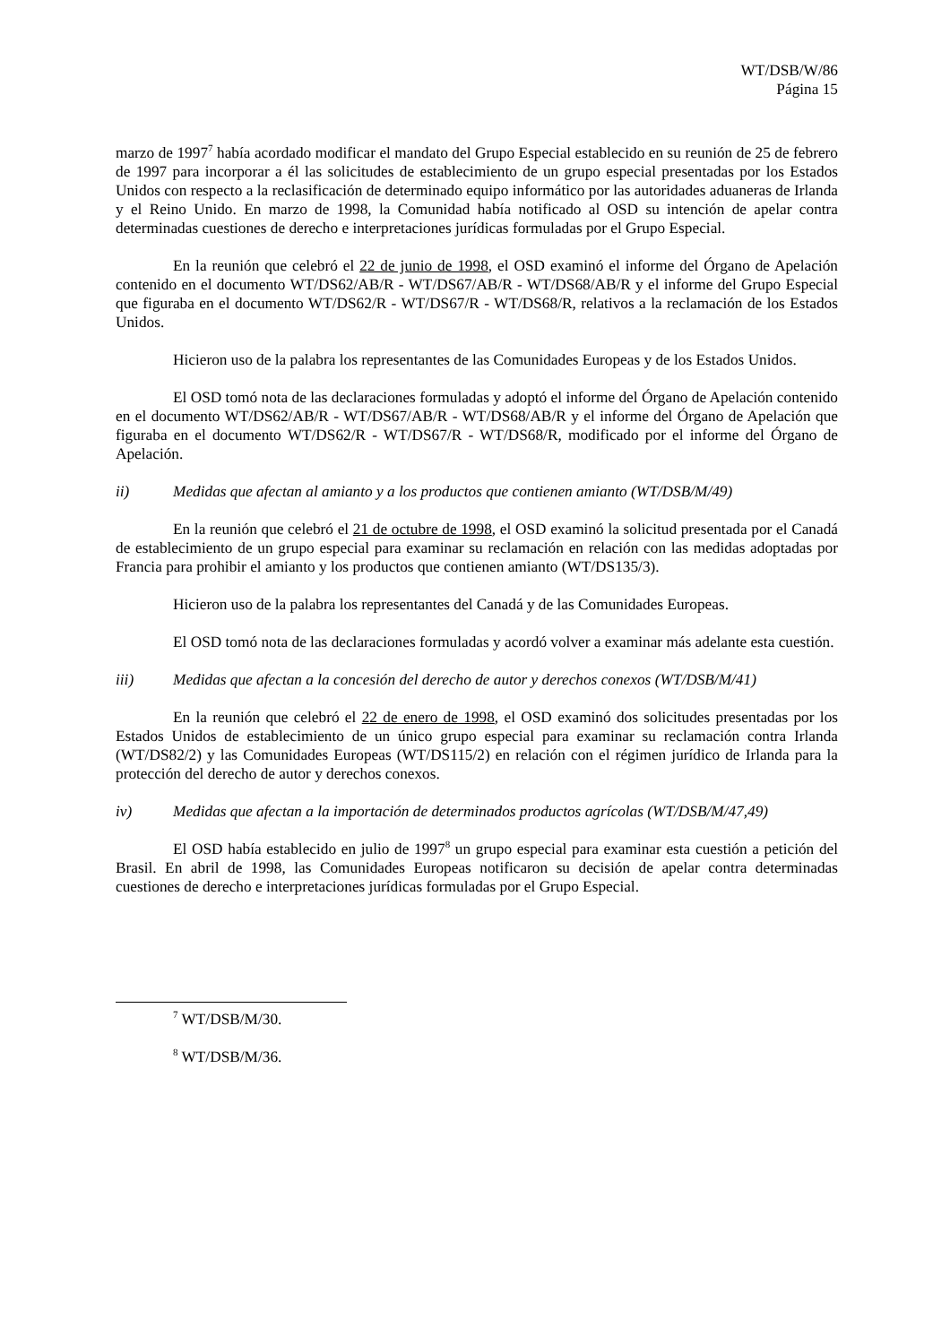WT/DSB/W/86
Página 15
marzo de 1997<sup>7</sup> había acordado modificar el mandato del Grupo Especial establecido en su reunión de 25 de febrero de 1997 para incorporar a él las solicitudes de establecimiento de un grupo especial presentadas por los Estados Unidos con respecto a la reclasificación de determinado equipo informático por las autoridades aduaneras de Irlanda y el Reino Unido. En marzo de 1998, la Comunidad había notificado al OSD su intención de apelar contra determinadas cuestiones de derecho e interpretaciones jurídicas formuladas por el Grupo Especial.
En la reunión que celebró el 22 de junio de 1998, el OSD examinó el informe del Órgano de Apelación contenido en el documento WT/DS62/AB/R - WT/DS67/AB/R - WT/DS68/AB/R y el informe del Grupo Especial que figuraba en el documento WT/DS62/R - WT/DS67/R - WT/DS68/R, relativos a la reclamación de los Estados Unidos.
Hicieron uso de la palabra los representantes de las Comunidades Europeas y de los Estados Unidos.
El OSD tomó nota de las declaraciones formuladas y adoptó el informe del Órgano de Apelación contenido en el documento WT/DS62/AB/R - WT/DS67/AB/R - WT/DS68/AB/R y el informe del Órgano de Apelación que figuraba en el documento WT/DS62/R - WT/DS67/R - WT/DS68/R, modificado por el informe del Órgano de Apelación.
ii) Medidas que afectan al amianto y a los productos que contienen amianto (WT/DSB/M/49)
En la reunión que celebró el 21 de octubre de 1998, el OSD examinó la solicitud presentada por el Canadá de establecimiento de un grupo especial para examinar su reclamación en relación con las medidas adoptadas por Francia para prohibir el amianto y los productos que contienen amianto (WT/DS135/3).
Hicieron uso de la palabra los representantes del Canadá y de las Comunidades Europeas.
El OSD tomó nota de las declaraciones formuladas y acordó volver a examinar más adelante esta cuestión.
iii) Medidas que afectan a la concesión del derecho de autor y derechos conexos (WT/DSB/M/41)
En la reunión que celebró el 22 de enero de 1998, el OSD examinó dos solicitudes presentadas por los Estados Unidos de establecimiento de un único grupo especial para examinar su reclamación contra Irlanda (WT/DS82/2) y las Comunidades Europeas (WT/DS115/2) en relación con el régimen jurídico de Irlanda para la protección del derecho de autor y derechos conexos.
iv) Medidas que afectan a la importación de determinados productos agrícolas (WT/DSB/M/47,49)
El OSD había establecido en julio de 1997<sup>8</sup> un grupo especial para examinar esta cuestión a petición del Brasil. En abril de 1998, las Comunidades Europeas notificaron su decisión de apelar contra determinadas cuestiones de derecho e interpretaciones jurídicas formuladas por el Grupo Especial.
<sup>7</sup> WT/DSB/M/30.
<sup>8</sup> WT/DSB/M/36.